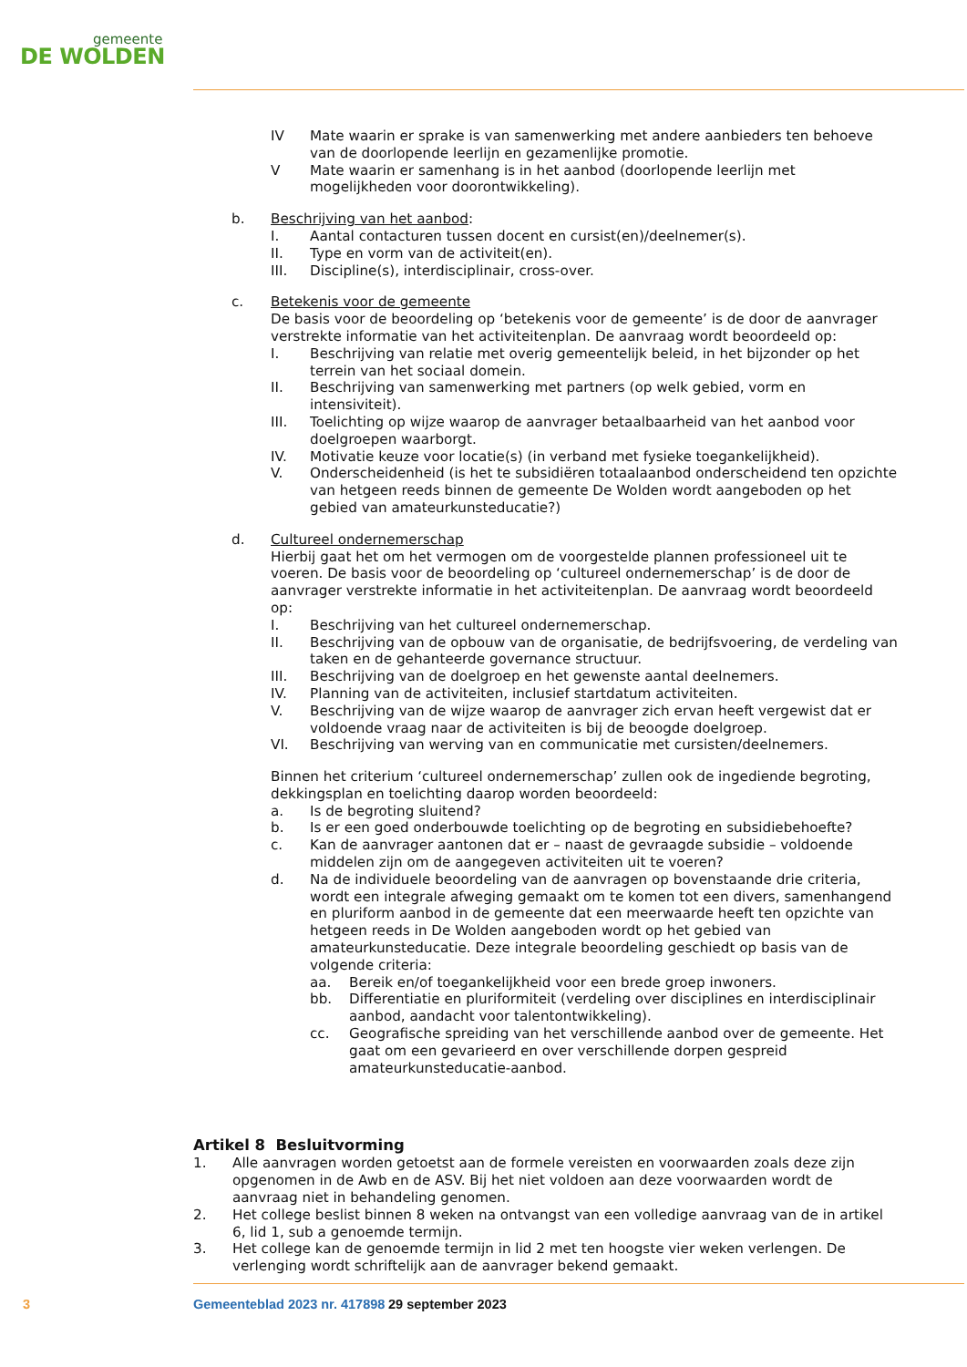gemeente
DE WOLDEN
IV Mate waarin er sprake is van samenwerking met andere aanbieders ten behoeve van de doorlopende leerlijn en gezamenlijke promotie.
V Mate waarin er samenhang is in het aanbod (doorlopende leerlijn met mogelijkheden voor doorontwikkeling).
b. Beschrijving van het aanbod:
I. Aantal contacturen tussen docent en cursist(en)/deelnemer(s).
II. Type en vorm van de activiteit(en).
III. Discipline(s), interdisciplinair, cross-over.
c. Betekenis voor de gemeente
De basis voor de beoordeling op ‘betekenis voor de gemeente’ is de door de aanvrager verstrekte informatie van het activiteitenplan. De aanvraag wordt beoordeeld op:
I. Beschrijving van relatie met overig gemeentelijk beleid, in het bijzonder op het terrein van het sociaal domein.
II. Beschrijving van samenwerking met partners (op welk gebied, vorm en intensiviteit).
III. Toelichting op wijze waarop de aanvrager betaalbaarheid van het aanbod voor doelgroepen waarborgt.
IV. Motivatie keuze voor locatie(s) (in verband met fysieke toegankelijkheid).
V. Onderscheidenheid (is het te subsidiëren totaalaanbod onderscheidend ten opzichte van hetgeen reeds binnen de gemeente De Wolden wordt aangeboden op het gebied van amateurkunsteducatie?)
d. Cultureel ondernemerschap
Hierbij gaat het om het vermogen om de voorgestelde plannen professioneel uit te voeren. De basis voor de beoordeling op ‘cultureel ondernemerschap’ is de door de aanvrager verstrekte informatie in het activiteitenplan. De aanvraag wordt beoordeeld op:
I. Beschrijving van het cultureel ondernemerschap.
II. Beschrijving van de opbouw van de organisatie, de bedrijfsvoering, de verdeling van taken en de gehanteerde governance structuur.
III. Beschrijving van de doelgroep en het gewenste aantal deelnemers.
IV. Planning van de activiteiten, inclusief startdatum activiteiten.
V. Beschrijving van de wijze waarop de aanvrager zich ervan heeft vergewist dat er voldoende vraag naar de activiteiten is bij de beoogde doelgroep.
VI. Beschrijving van werving van en communicatie met cursisten/deelnemers.
Binnen het criterium ‘cultureel ondernemerschap’ zullen ook de ingediende begroting, dekkingsplan en toelichting daarop worden beoordeeld:
a. Is de begroting sluitend?
b. Is er een goed onderbouwde toelichting op de begroting en subsidiebehoefte?
c. Kan de aanvrager aantonen dat er – naast de gevraagde subsidie – voldoende middelen zijn om de aangegeven activiteiten uit te voeren?
d. Na de individuele beoordeling van de aanvragen op bovenstaande drie criteria, wordt een integrale afweging gemaakt om te komen tot een divers, samenhangend en pluriform aanbod in de gemeente dat een meerwaarde heeft ten opzichte van hetgeen reeds in De Wolden aangeboden wordt op het gebied van amateurkunsteducatie. Deze integrale beoordeling geschiedt op basis van de volgende criteria:
aa. Bereik en/of toegankelijkheid voor een brede groep inwoners.
bb. Differentiatie en pluriformiteit (verdeling over disciplines en interdisciplinair aanbod, aandacht voor talentontwikkeling).
cc. Geografische spreiding van het verschillende aanbod over de gemeente. Het gaat om een gevarieerd en over verschillende dorpen gespreid amateurkunsteducatie-aanbod.
Artikel 8 Besluitvorming
1. Alle aanvragen worden getoetst aan de formele vereisten en voorwaarden zoals deze zijn opgenomen in de Awb en de ASV. Bij het niet voldoen aan deze voorwaarden wordt de aanvraag niet in behandeling genomen.
2. Het college beslist binnen 8 weken na ontvangst van een volledige aanvraag van de in artikel 6, lid 1, sub a genoemde termijn.
3. Het college kan de genoemde termijn in lid 2 met ten hoogste vier weken verlengen. De verlenging wordt schriftelijk aan de aanvrager bekend gemaakt.
3 Gemeenteblad 2023 nr. 417898 29 september 2023